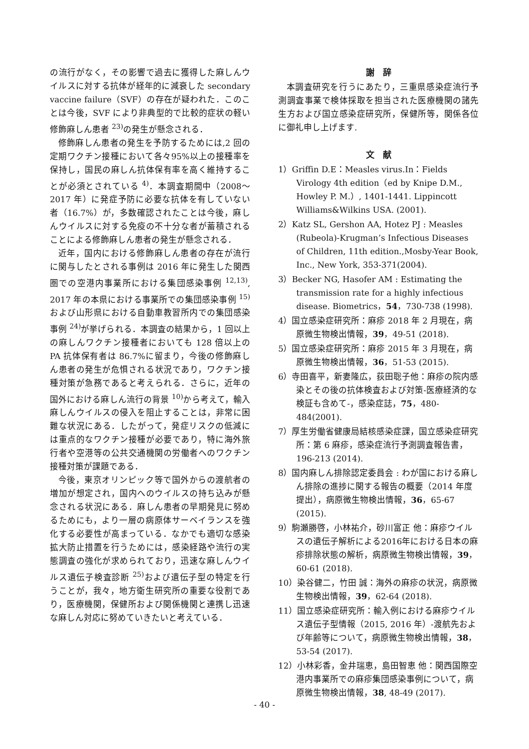の流行がなく，その影響で過去に獲得した麻しんウイルスに対する抗体が経年的に減衰した secondary vaccine failure（SVF）の存在が疑われた．このことは今後，SVF により非典型的で比較的症状の軽い修飾麻しん患者 <sup>23)</sup>の発生が懸念される．
修飾麻しん患者の発生を予防するためには,2 回の定期ワクチン接種において各々95%以上の接種率を保持し，国民の麻しん抗体保有率を高く維持することが必須とされている <sup>4)</sup>．本調査期間中（2008～2017 年）に発症予防に必要な抗体を有していない者（16.7%）が，多数確認されたことは今後，麻しんウイルスに対する免疫の不十分な者が蓄積されることによる修飾麻しん患者の発生が懸念される．
近年，国内における修飾麻しん患者の存在が流行に関与したとされる事例は 2016 年に発生した関西圏での空港内事業所における集団感染事例 <sup>12,13)</sup>, 2017 年の本県における事業所での集団感染事例 <sup>15)</sup>および山形県における自動車教習所内での集団感染事例 <sup>24)</sup>が挙げられる．本調査の結果から，1 回以上の麻しんワクチン接種者においても 128 倍以上の PA 抗体保有者は 86.7%に留まり，今後の修飾麻しん患者の発生が危惧される状況であり，ワクチン接種対策が急務であると考えられる．さらに，近年の国外における麻しん流行の背景 <sup>10)</sup>から考えて，輸入麻しんウイルスの侵入を阻止することは，非常に困難な状況にある．したがって，発症リスクの低減には重点的なワクチン接種が必要であり，特に海外旅行者や空港等の公共交通機関の労働者へのワクチン接種対策が課題である．
今後，東京オリンピック等で国外からの渡航者の増加が想定され，国内へのウイルスの持ち込みが懸念される状況にある．麻しん患者の早期発見に努めるためにも，より一層の病原体サーベイランスを強化する必要性が高まっている．なかでも適切な感染拡大防止措置を行うためには，感染経路や流行の実態調査の強化が求められており，迅速な麻しんウイルス遺伝子検査診断 <sup>25)</sup>および遺伝子型の特定を行うことが，我々，地方衛生研究所の重要な役割であり，医療機関，保健所および関係機関と連携し迅速な麻しん対応に努めていきたいと考えている．
謝　辞
本調査研究を行うにあたり，三重県感染症流行予測調査事業で検体採取を担当された医療機関の諸先生方および国立感染症研究所，保健所等，関係各位に御礼申し上げます.
文　献
1）Griffin D.E：Measles virus.In：Fields Virology 4th edition（ed by Knipe D.M., Howley P. M.）, 1401-1441. Lippincott Williams&Wilkins USA. (2001).
2）Katz SL, Gershon AA, Hotez PJ : Measles (Rubeola)-Krugman’s Infectious Diseases of Children, 11th edition.,Mosby-Year Book, Inc., New York, 353-371(2004).
3）Becker NG, Hasofer AM : Estimating the transmission rate for a highly infectious disease. Biometrics，54，730-738 (1998).
4）国立感染症研究所：麻疹 2018 年 2 月現在，病原微生物検出情報，39，49-51 (2018).
5）国立感染症研究所：麻疹 2015 年 3 月現在，病原微生物検出情報，36，51-53 (2015).
6）寺田喜平，新妻隆広，荻田聡子他：麻疹の院内感染とその後の抗体検査および対策-医療経済的な検証も含めて-，感染症誌，75，480-484(2001).
7）厚生労働省健康局結核感染症課，国立感染症研究所：第 6 麻疹，感染症流行予測調査報告書，196-213 (2014).
8）国内麻しん排除認定委員会 : わが国における麻しん排除の進捗に関する報告の概要（2014 年度提出），病原微生物検出情報，36，65-67 (2015).
9）駒瀬勝啓，小林祐介，砂川富正 他：麻疹ウイルスの遺伝子解析による2016年における日本の麻疹排除状態の解析，病原微生物検出情報，39，60-61 (2018).
10）染谷健二，竹田 誠：海外の麻疹の状況，病原微生物検出情報，39，62-64 (2018).
11）国立感染症研究所：輸入例における麻疹ウイルス遺伝子型情報（2015, 2016 年）-渡航先および年齢等について，病原微生物検出情報，38，53-54 (2017).
12）小林彩香，金井瑞恵，島田智恵 他：関西国際空港内事業所での麻疹集団感染事例について，病原微生物検出情報，38, 48-49 (2017).
- 40 -